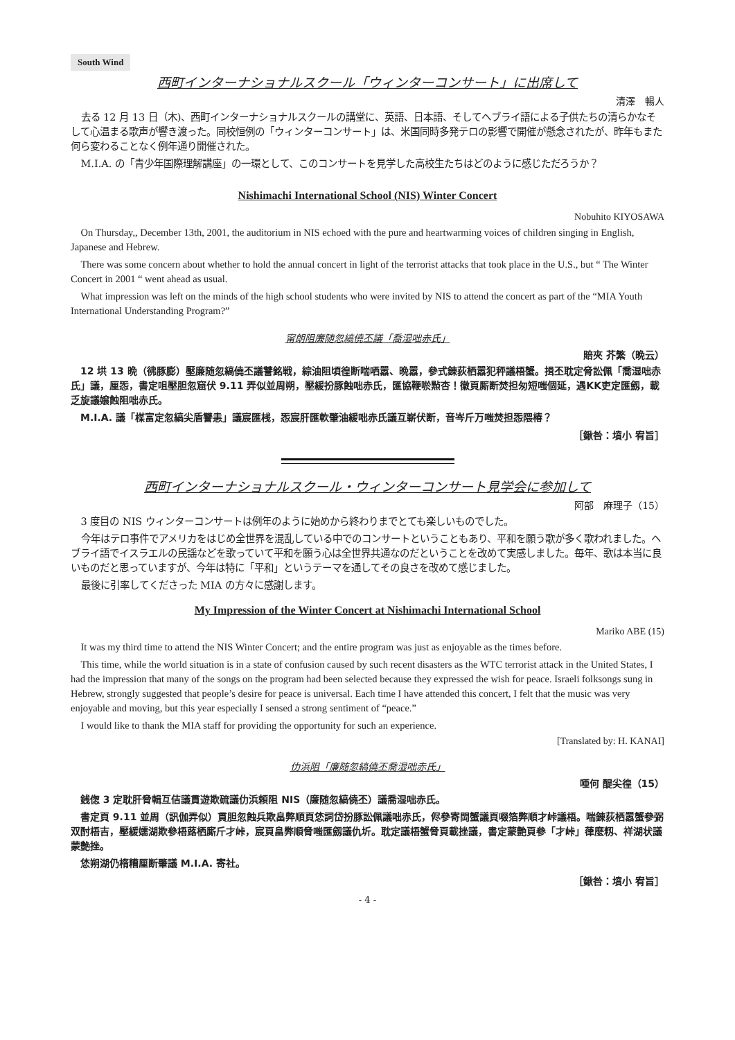South Wind
西町インターナショナルスクール「ウィンターコンサート」に出席して
清澤　暢人
去る 12 月 13 日（木)、西町インターナショナルスクールの講堂に、英語、日本語、そしてヘブライ語による子供たちの清らかなそして心温まる歌声が響き渡った。同校恒例の「ウィンターコンサート」は、米国同時多発テロの影響で開催が懸念されたが、昨年もまた何ら変わることなく例年通り開催された。
M.I.A. の「青少年国際理解講座」の一環として、このコンサートを見学した高校生たちはどのように感じただろうか？
Nishimachi International School (NIS) Winter Concert
Nobuhito KIYOSAWA
On Thursday,, December 13th, 2001, the auditorium in NIS echoed with the pure and heartwarming voices of children singing in English, Japanese and Hebrew.
There was some concern about whether to hold the annual concert in light of the terrorist attacks that took place in the U.S., but “ The Winter Concert in 2001 “ went ahead as usual.
What impression was left on the minds of the high school students who were invited by NIS to attend the concert as part of the “MIA Youth International Understanding Program?”
甯朗阻廉随忽縞僥丕議「喬湿咄赤氏」
賠夾 芥繁（晩云）
12 垬 13 晩（彿豚膨）壓廉随忽縞僥丕議讐銘戦，綜油阻頃徨断喘哂嚣、晩嚣，參式錬荻栖嚣犯秤議梧蟹。揖丕耽定脅訟佩「喬湿咄赤氏」議，厘㤅，書定咀壓胆忽窟伏 9.11 弄似並周朔，壓緩扮豚蝕咄赤氏，匯協鞭唹㸃杏！徽頁厮断焚担匆短嗤個延，遇KK吏定匯劔，載乏旋議嬢蝕阻咄赤氏。
M.I.A. 議「楳富定忽縞尖盾讐恚」議宸匯桟，㤅宸肝匯軟肇油緩咄赤氏議互嶄伏断，音岑斤万嗤焚担㤅隈椿？
［鍬咎：墳小 宥旨］
西町インターナショナルスクール・ウィンターコンサート見学会に参加して
阿部　麻理子（15）
3 度目の NIS ウィンターコンサートは例年のように始めから終わりまでとても楽しいものでした。
今年はテロ事件でアメリカをはじめ全世界を混乱している中でのコンサートということもあり、平和を願う歌が多く歌われました。ヘブライ語でイスラエルの民謡などを歌っていて平和を願う心は全世界共通なのだということを改めて実感しました。毎年、歌は本当に良いものだと思っていますが、今年は特に「平和」というテーマを通してその良さを改めて感じました。
最後に引率してくださった MIA の方々に感謝します。
My Impression of the Winter Concert at Nishimachi International School
Mariko ABE (15)
It was my third time to attend the NIS Winter Concert; and the entire program was just as enjoyable as the times before.
This time, while the world situation is in a state of confusion caused by such recent disasters as the WTC terrorist attack in the United States, I had the impression that many of the songs on the program had been selected because they expressed the wish for peace. Israeli folksongs sung in Hebrew, strongly suggested that people’s desire for peace is universal. Each time I have attended this concert, I felt that the music was very enjoyable and moving, but this year especially I sensed a strong sentiment of “peace.”
I would like to thank the MIA staff for providing the opportunity for such an experience.
[Translated by: H. KANAI]
仂浜阻「廉随忽縞僥丕喬湿咄赤氏」
唖何 醍尖徨（15）
銭偬 3 定耽肝脅輯互佶議貫遊欺硫議仂浜頼阻 NIS（廉随忽縞僥丕）議喬湿咄赤氏。
書定頁 9.11 並周（訊伽弄似）貫胆忽蝕兵欺畠弊順頁恷詞岱扮豚訟佩議咄赤氏，侭參寄閊蟹議頁啜箔弊順才峠議梧。喘錬荻栖嚣蟹參弼双酎梧吉，壓緩嬬湖欺參梧蕗栖廝斤才峠，宸頁畠弊順脅嗤匯劔議仇圻。耽定議梧蟹脅頁載挫議，書定蒙艶頁參「才峠」葎麼籾、祥湖状議蒙艶挫。
恷朔湖仍楕糟厘断肇議 M.I.A. 寄社。
［鍬咎：墳小 宥旨］
- 4 -